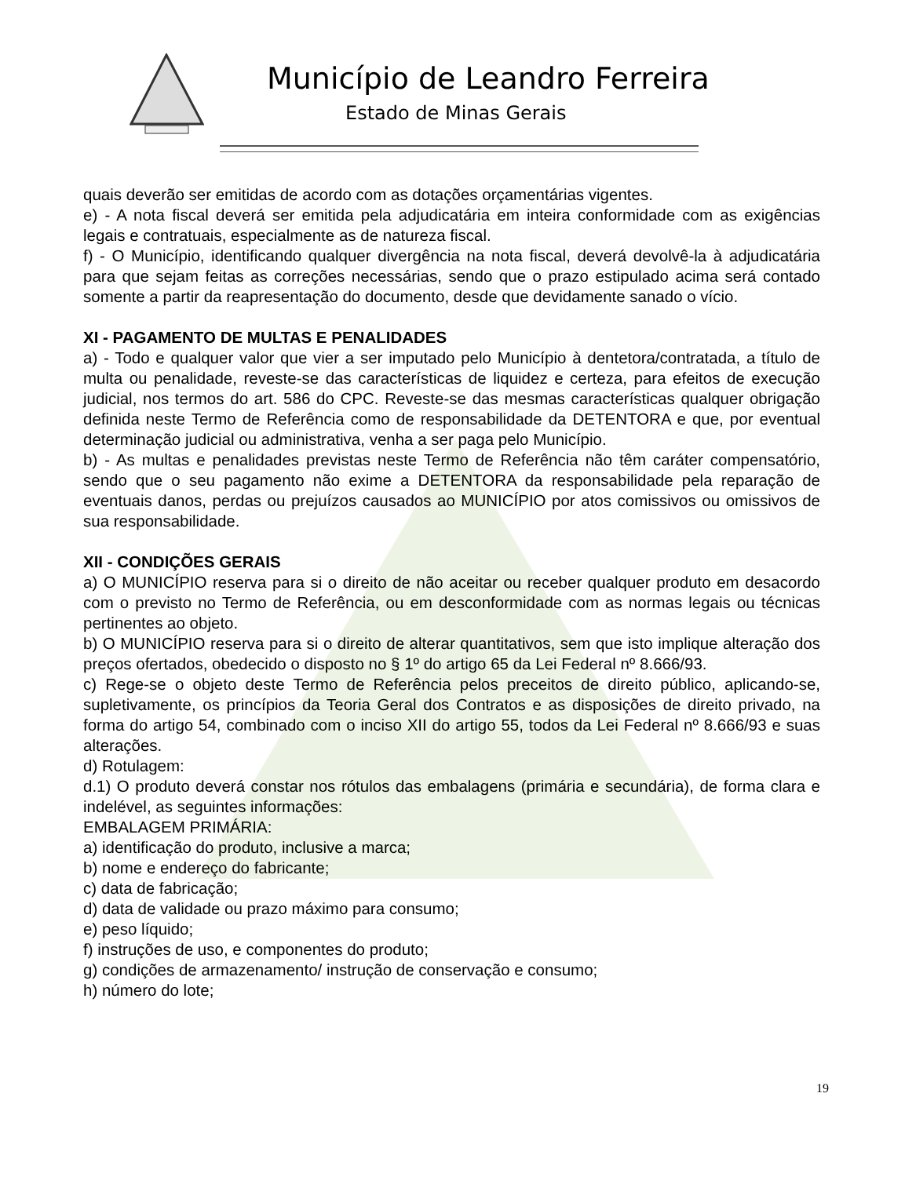Município de Leandro Ferreira
Estado de Minas Gerais
quais deverão ser emitidas de acordo com as dotações orçamentárias vigentes.
e) - A nota fiscal deverá ser emitida pela adjudicatária em inteira conformidade com as exigências legais e contratuais, especialmente as de natureza fiscal.
f) - O Município, identificando qualquer divergência na nota fiscal, deverá devolvê-la à adjudicatária para que sejam feitas as correções necessárias, sendo que o prazo estipulado acima será contado somente a partir da reapresentação do documento, desde que devidamente sanado o vício.
XI - PAGAMENTO DE MULTAS E PENALIDADES
a) - Todo e qualquer valor que vier a ser imputado pelo Município à dentetora/contratada, a título de multa ou penalidade, reveste-se das características de liquidez e certeza, para efeitos de execução judicial, nos termos do art. 586 do CPC. Reveste-se das mesmas características qualquer obrigação definida neste Termo de Referência como de responsabilidade da DETENTORA e que, por eventual determinação judicial ou administrativa, venha a ser paga pelo Município.
b) - As multas e penalidades previstas neste Termo de Referência não têm caráter compensatório, sendo que o seu pagamento não exime a DETENTORA da responsabilidade pela reparação de eventuais danos, perdas ou prejuízos causados ao MUNICÍPIO por atos comissivos ou omissivos de sua responsabilidade.
XII - CONDIÇÕES GERAIS
a) O MUNICÍPIO reserva para si o direito de não aceitar ou receber qualquer produto em desacordo com o previsto no Termo de Referência, ou em desconformidade com as normas legais ou técnicas pertinentes ao objeto.
b) O MUNICÍPIO reserva para si o direito de alterar quantitativos, sem que isto implique alteração dos preços ofertados, obedecido o disposto no § 1º do artigo 65 da Lei Federal nº 8.666/93.
c) Rege-se o objeto deste Termo de Referência pelos preceitos de direito público, aplicando-se, supletivamente, os princípios da Teoria Geral dos Contratos e as disposições de direito privado, na forma do artigo 54, combinado com o inciso XII do artigo 55, todos da Lei Federal nº 8.666/93 e suas alterações.
d) Rotulagem:
d.1) O produto deverá constar nos rótulos das embalagens (primária e secundária), de forma clara e indelével, as seguintes informações:
EMBALAGEM PRIMÁRIA:
a) identificação do produto, inclusive a marca;
b) nome e endereço do fabricante;
c) data de fabricação;
d) data de validade ou prazo máximo para consumo;
e) peso líquido;
f) instruções de uso, e componentes do produto;
g) condições de armazenamento/ instrução de conservação e consumo;
h) número do lote;
19